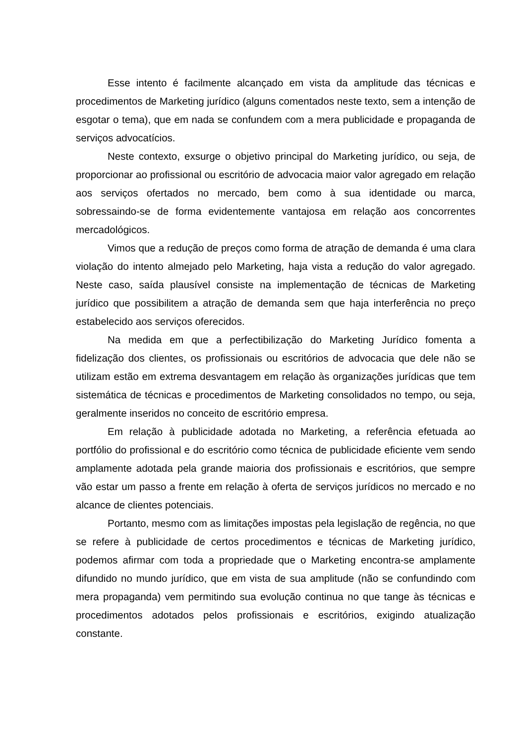Esse intento é facilmente alcançado em vista da amplitude das técnicas e procedimentos de Marketing jurídico (alguns comentados neste texto, sem a intenção de esgotar o tema), que em nada se confundem com a mera publicidade e propaganda de serviços advocatícios.
Neste contexto, exsurge o objetivo principal do Marketing jurídico, ou seja, de proporcionar ao profissional ou escritório de advocacia maior valor agregado em relação aos serviços ofertados no mercado, bem como à sua identidade ou marca, sobressaindo-se de forma evidentemente vantajosa em relação aos concorrentes mercadológicos.
Vimos que a redução de preços como forma de atração de demanda é uma clara violação do intento almejado pelo Marketing, haja vista a redução do valor agregado. Neste caso, saída plausível consiste na implementação de técnicas de Marketing jurídico que possibilitem a atração de demanda sem que haja interferência no preço estabelecido aos serviços oferecidos.
Na medida em que a perfectibilização do Marketing Jurídico fomenta a fidelização dos clientes, os profissionais ou escritórios de advocacia que dele não se utilizam estão em extrema desvantagem em relação às organizações jurídicas que tem sistemática de técnicas e procedimentos de Marketing consolidados no tempo, ou seja, geralmente inseridos no conceito de escritório empresa.
Em relação à publicidade adotada no Marketing, a referência efetuada ao portfólio do profissional e do escritório como técnica de publicidade eficiente vem sendo amplamente adotada pela grande maioria dos profissionais e escritórios, que sempre vão estar um passo a frente em relação à oferta de serviços jurídicos no mercado e no alcance de clientes potenciais.
Portanto, mesmo com as limitações impostas pela legislação de regência, no que se refere à publicidade de certos procedimentos e técnicas de Marketing jurídico, podemos afirmar com toda a propriedade que o Marketing encontra-se amplamente difundido no mundo jurídico, que em vista de sua amplitude (não se confundindo com mera propaganda) vem permitindo sua evolução continua no que tange às técnicas e procedimentos adotados pelos profissionais e escritórios, exigindo atualização constante.